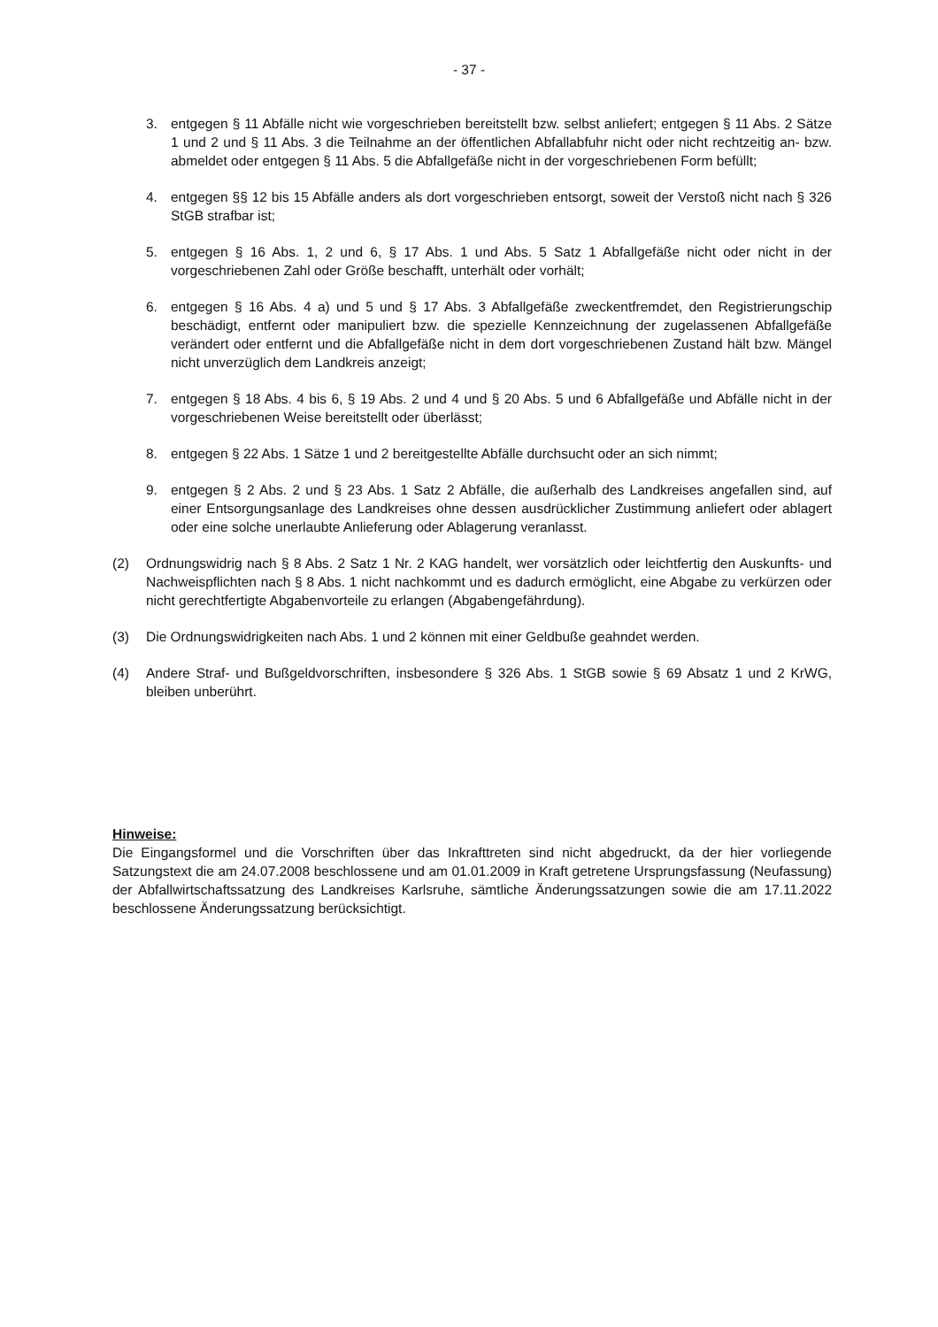- 37 -
3. entgegen § 11 Abfälle nicht wie vorgeschrieben bereitstellt bzw. selbst anliefert; entgegen § 11 Abs. 2 Sätze 1 und 2 und § 11 Abs. 3 die Teilnahme an der öffentlichen Abfallabfuhr nicht oder nicht rechtzeitig an- bzw. abmeldet oder entgegen § 11 Abs. 5 die Abfallgefäße nicht in der vorgeschriebenen Form befüllt;
4. entgegen §§ 12 bis 15 Abfälle anders als dort vorgeschrieben entsorgt, soweit der Verstoß nicht nach § 326 StGB strafbar ist;
5. entgegen § 16 Abs. 1, 2 und 6, § 17 Abs. 1 und Abs. 5 Satz 1 Abfallgefäße nicht oder nicht in der vorgeschriebenen Zahl oder Größe beschafft, unterhält oder vorhält;
6. entgegen § 16 Abs. 4 a) und 5 und § 17 Abs. 3 Abfallgefäße zweckentfremdet, den Registrierungschip beschädigt, entfernt oder manipuliert bzw. die spezielle Kennzeichnung der zugelassenen Abfallgefäße verändert oder entfernt und die Abfallgefäße nicht in dem dort vorgeschriebenen Zustand hält bzw. Mängel nicht unverzüglich dem Landkreis anzeigt;
7. entgegen § 18 Abs. 4 bis 6, § 19 Abs. 2 und 4 und § 20 Abs. 5 und 6 Abfallgefäße und Abfälle nicht in der vorgeschriebenen Weise bereitstellt oder überlässt;
8. entgegen § 22 Abs. 1 Sätze 1 und 2 bereitgestellte Abfälle durchsucht oder an sich nimmt;
9. entgegen § 2 Abs. 2 und § 23 Abs. 1 Satz 2 Abfälle, die außerhalb des Landkreises angefallen sind, auf einer Entsorgungsanlage des Landkreises ohne dessen ausdrücklicher Zustimmung anliefert oder ablagert oder eine solche unerlaubte Anlieferung oder Ablagerung veranlasst.
(2) Ordnungswidrig nach § 8 Abs. 2 Satz 1 Nr. 2 KAG handelt, wer vorsätzlich oder leichtfertig den Auskunfts- und Nachweispflichten nach § 8 Abs. 1 nicht nachkommt und es dadurch ermöglicht, eine Abgabe zu verkürzen oder nicht gerechtfertigte Abgabenvorteile zu erlangen (Abgabengefährdung).
(3) Die Ordnungswidrigkeiten nach Abs. 1 und 2 können mit einer Geldbuße geahndet werden.
(4) Andere Straf- und Bußgeldvorschriften, insbesondere § 326 Abs. 1 StGB sowie § 69 Absatz 1 und 2 KrWG, bleiben unberührt.
Hinweise:
Die Eingangsformel und die Vorschriften über das Inkrafttreten sind nicht abgedruckt, da der hier vorliegende Satzungstext die am 24.07.2008 beschlossene und am 01.01.2009 in Kraft getretene Ursprungsfassung (Neufassung) der Abfallwirtschaftssatzung des Landkreises Karlsruhe, sämtliche Änderungssatzungen sowie die am 17.11.2022 beschlossene Änderungssatzung berücksichtigt.